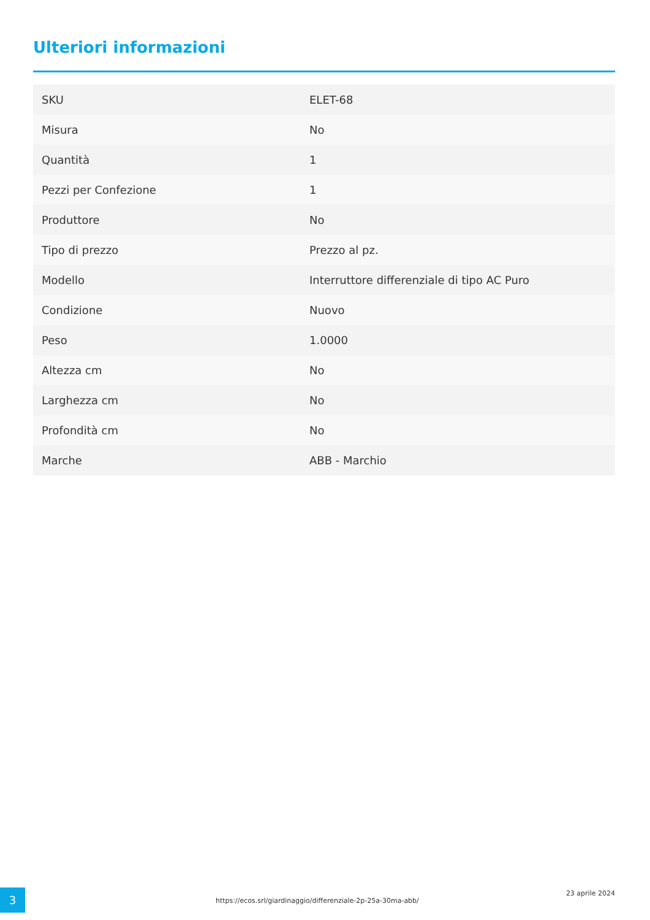Ulteriori informazioni
| SKU | ELET-68 |
| Misura | No |
| Quantità | 1 |
| Pezzi per Confezione | 1 |
| Produttore | No |
| Tipo di prezzo | Prezzo al pz. |
| Modello | Interruttore differenziale di tipo AC Puro |
| Condizione | Nuovo |
| Peso | 1.0000 |
| Altezza cm | No |
| Larghezza cm | No |
| Profondità cm | No |
| Marche | ABB - Marchio |
3
https://ecos.srl/giardinaggio/differenziale-2p-25a-30ma-abb/
23 aprile 2024